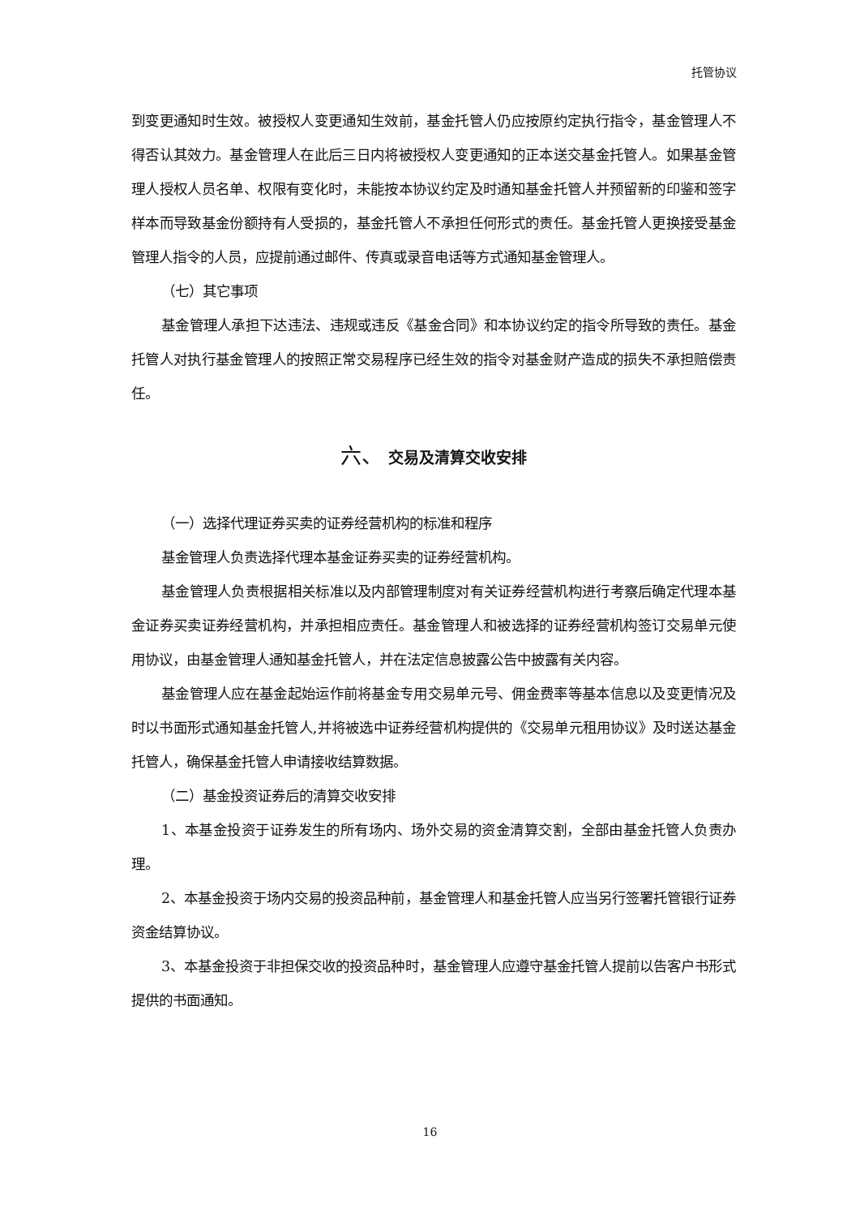托管协议
到变更通知时生效。被授权人变更通知生效前，基金托管人仍应按原约定执行指令，基金管理人不得否认其效力。基金管理人在此后三日内将被授权人变更通知的正本送交基金托管人。如果基金管理人授权人员名单、权限有变化时，未能按本协议约定及时通知基金托管人并预留新的印鉴和签字样本而导致基金份额持有人受损的，基金托管人不承担任何形式的责任。基金托管人更换接受基金管理人指令的人员，应提前通过邮件、传真或录音电话等方式通知基金管理人。
（七）其它事项
基金管理人承担下达违法、违规或违反《基金合同》和本协议约定的指令所导致的责任。基金托管人对执行基金管理人的按照正常交易程序已经生效的指令对基金财产造成的损失不承担赔偿责任。
六、 交易及清算交收安排
（一）选择代理证券买卖的证券经营机构的标准和程序
基金管理人负责选择代理本基金证券买卖的证券经营机构。
基金管理人负责根据相关标准以及内部管理制度对有关证券经营机构进行考察后确定代理本基金证券买卖证券经营机构，并承担相应责任。基金管理人和被选择的证券经营机构签订交易单元使用协议，由基金管理人通知基金托管人，并在法定信息披露公告中披露有关内容。
基金管理人应在基金起始运作前将基金专用交易单元号、佣金费率等基本信息以及变更情况及时以书面形式通知基金托管人,并将被选中证券经营机构提供的《交易单元租用协议》及时送达基金托管人，确保基金托管人申请接收结算数据。
（二）基金投资证券后的清算交收安排
1、本基金投资于证券发生的所有场内、场外交易的资金清算交割，全部由基金托管人负责办理。
2、本基金投资于场内交易的投资品种前，基金管理人和基金托管人应当另行签署托管银行证券资金结算协议。
3、本基金投资于非担保交收的投资品种时，基金管理人应遵守基金托管人提前以告客户书形式提供的书面通知。
16